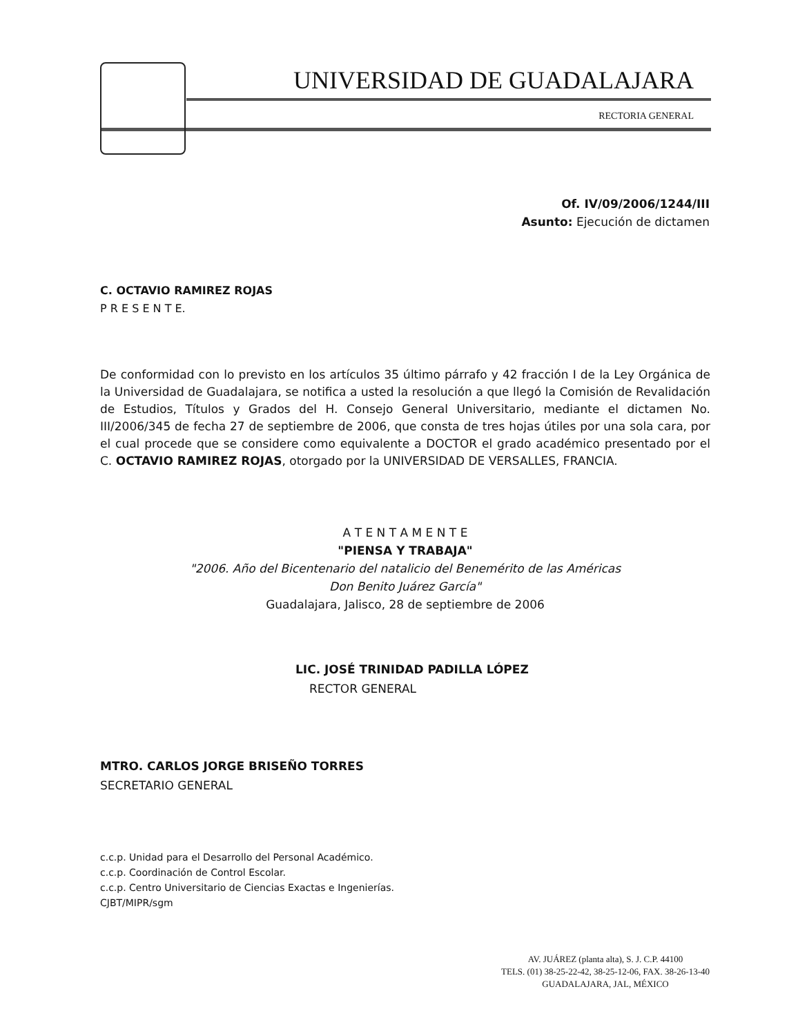UNIVERSIDAD DE GUADALAJARA
RECTORIA GENERAL
Of. IV/09/2006/1244/III
Asunto: Ejecución de dictamen
C. OCTAVIO RAMIREZ ROJAS
P R E S E N T E.
De conformidad con lo previsto en los artículos 35 último párrafo y 42 fracción I de la Ley Orgánica de la Universidad de Guadalajara, se notifica a usted la resolución a que llegó la Comisión de Revalidación de Estudios, Títulos y Grados del H. Consejo General Universitario, mediante el dictamen No. III/2006/345 de fecha 27 de septiembre de 2006, que consta de tres hojas útiles por una sola cara, por el cual procede que se considere como equivalente a DOCTOR el grado académico presentado por el C. OCTAVIO RAMIREZ ROJAS, otorgado por la UNIVERSIDAD DE VERSALLES, FRANCIA.
A T E N T A M E N T E
"PIENSA Y TRABAJA"
"2006. Año del Bicentenario del natalicio del Benemérito de las Américas
Don Benito Juárez García"
Guadalajara, Jalisco, 28 de septiembre de 2006
LIC. JOSÉ TRINIDAD PADILLA LÓPEZ
RECTOR GENERAL
MTRO. CARLOS JORGE BRISEÑO TORRES
SECRETARIO GENERAL
c.c.p. Unidad para el Desarrollo del Personal Académico.
c.c.p. Coordinación de Control Escolar.
c.c.p. Centro Universitario de Ciencias Exactas e Ingenierías.
CJBT/MIPR/sgm
AV. JUÁREZ (planta alta), S. J. C.P. 44100
TELS. (01) 38-25-22-42, 38-25-12-06, FAX. 38-26-13-40
GUADALAJARA, JAL, MÉXICO